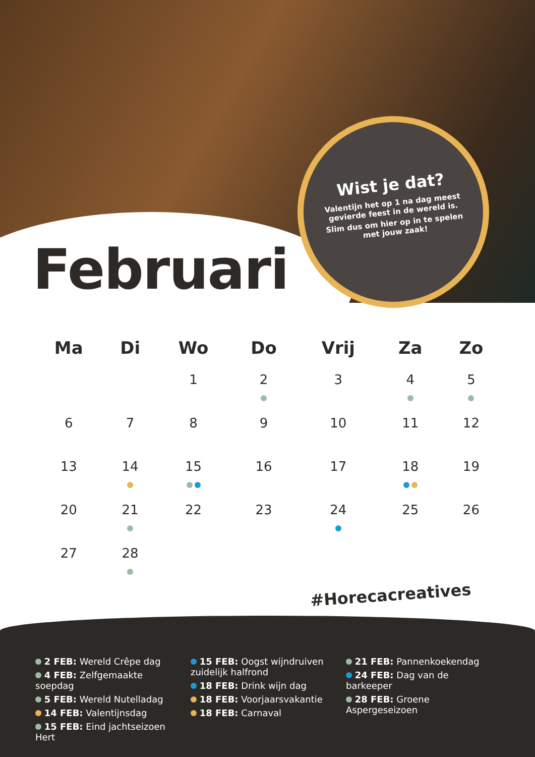Wist je dat?
Valentijn het op 1 na dag meest gevierde feest in de wereld is.
Slim dus om hier op in te spelen met jouw zaak!
Februari
| Ma | Di | Wo | Do | Vrij | Za | Zo |
| --- | --- | --- | --- | --- | --- | --- |
| | | 1 | 2 | 3 | 4 | 5 |
| 6 | 7 | 8 | 9 | 10 | 11 | 12 |
| 13 | 14 | 15 | 16 | 17 | 18 | 19 |
| 20 | 21 | 22 | 23 | 24 | 25 | 26 |
| 27 | 28 | | | | | |
#Horecacreatives
2 FEB: Wereld Crêpe dag
4 FEB: Zelfgemaakte soepdag
5 FEB: Wereld Nutelladag
14 FEB: Valentijnsdag
15 FEB: Eind jachtseizoen Hert
15 FEB: Oogst wijndruiven zuidelijk halfrond
18 FEB: Drink wijn dag
18 FEB: Voorjaarsvakantie
18 FEB: Carnaval
21 FEB: Pannenkoekendag
24 FEB: Dag van de barkeeper
28 FEB: Groene Aspergeseizoen